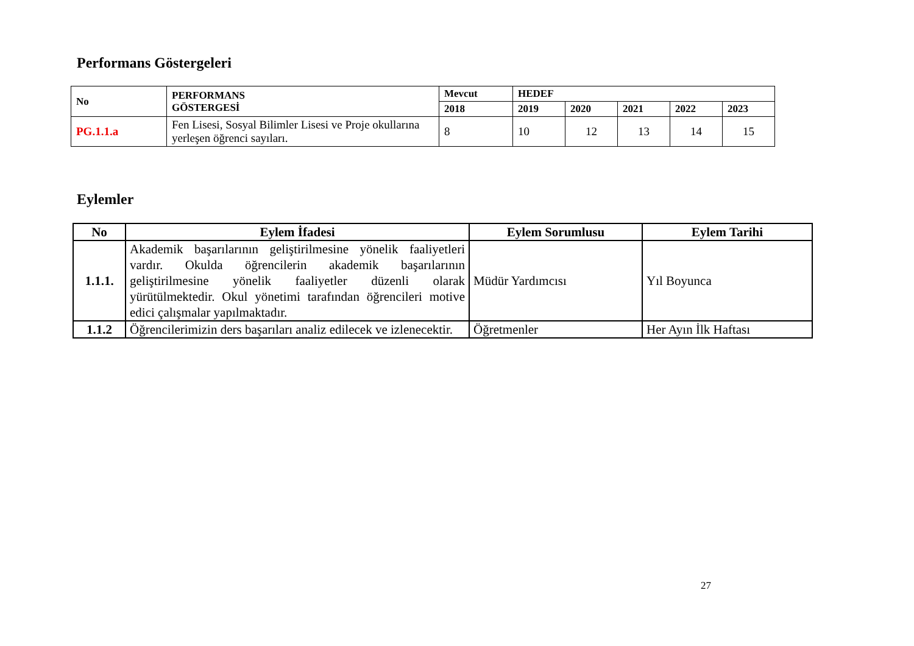Performans Göstergeleri
| No | PERFORMANS GÖSTERGESİ | Mevcut | HEDEF | | | | |
| --- | --- | --- | --- | --- | --- | --- | --- |
| | | 2018 | 2019 | 2020 | 2021 | 2022 | 2023 |
| PG.1.1.a | Fen Lisesi, Sosyal Bilimler Lisesi ve Proje okullarına yerleşen öğrenci sayıları. | 8 | 10 | 12 | 13 | 14 | 15 |
Eylemler
| No | Eylem İfadesi | Eylem Sorumlusu | Eylem Tarihi |
| --- | --- | --- | --- |
| 1.1.1. | Akademik başarılarının geliştirilmesine yönelik faaliyetleri vardır. Okulda öğrencilerin akademik başarılarının geliştirilmesine yönelik faaliyetler düzenli olarak yürütülmektedir. Okul yönetimi tarafından öğrencileri motive edici çalışmalar yapılmaktadır. | Müdür Yardımcısı | Yıl Boyunca |
| 1.1.2 | Öğrencilerimizin ders başarıları analiz edilecek ve izlenecektir. | Öğretmenler | Her Ayın İlk Haftası |
27